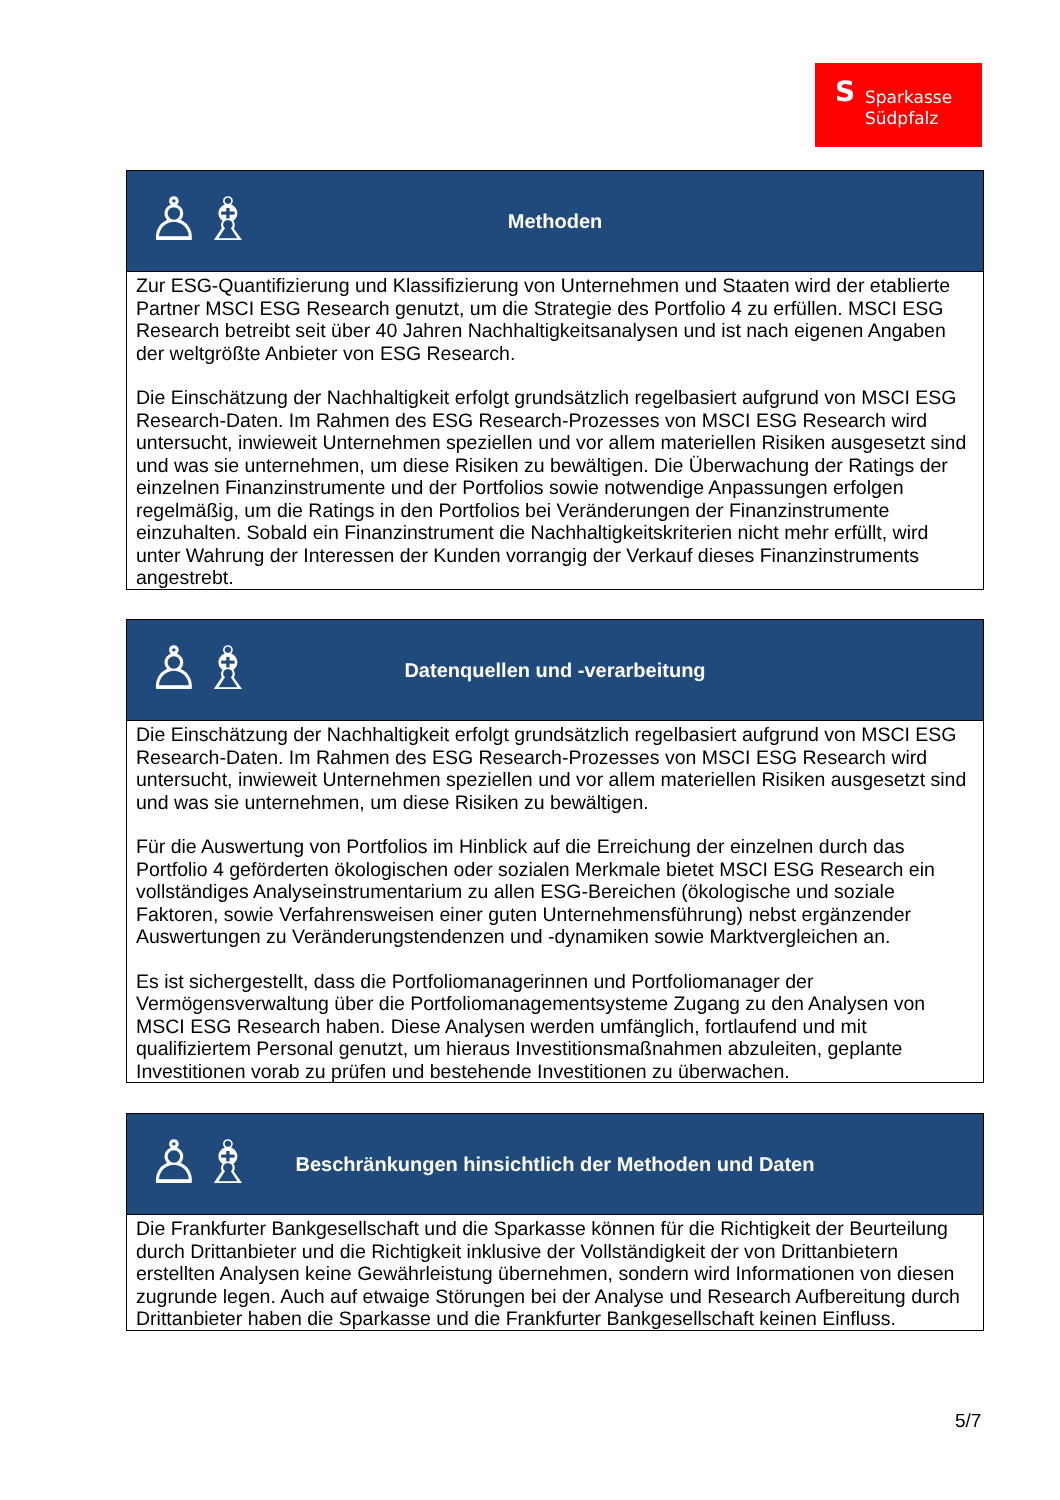S Sparkasse
Südpfalz
| ♙♗ Methoden |
| --- |
| Zur ESG-Quantifizierung und Klassifizierung von Unternehmen und Staaten wird der etablierte Partner MSCI ESG Research genutzt, um die Strategie des Portfolio 4 zu erfüllen. MSCI ESG Research betreibt seit über 40 Jahren Nachhaltigkeitsanalysen und ist nach eigenen Angaben der weltgrößte Anbieter von ESG Research. Die Einschätzung der Nachhaltigkeit erfolgt grundsätzlich regelbasiert aufgrund von MSCI ESG Research-Daten. Im Rahmen des ESG Research-Prozesses von MSCI ESG Research wird untersucht, inwieweit Unternehmen speziellen und vor allem materiellen Risiken ausgesetzt sind und was sie unternehmen, um diese Risiken zu bewältigen. Die Überwachung der Ratings der einzelnen Finanzinstrumente und der Portfolios sowie notwendige Anpassungen erfolgen regelmäßig, um die Ratings in den Portfolios bei Veränderungen der Finanzinstrumente einzuhalten. Sobald ein Finanzinstrument die Nachhaltigkeitskriterien nicht mehr erfüllt, wird unter Wahrung der Interessen der Kunden vorrangig der Verkauf dieses Finanzinstruments angestrebt. |
| ♙♗ Datenquellen und -verarbeitung |
| --- |
| Die Einschätzung der Nachhaltigkeit erfolgt grundsätzlich regelbasiert aufgrund von MSCI ESG Research-Daten. Im Rahmen des ESG Research-Prozesses von MSCI ESG Research wird untersucht, inwieweit Unternehmen speziellen und vor allem materiellen Risiken ausgesetzt sind und was sie unternehmen, um diese Risiken zu bewältigen. Für die Auswertung von Portfolios im Hinblick auf die Erreichung der einzelnen durch das Portfolio 4 geförderten ökologischen oder sozialen Merkmale bietet MSCI ESG Research ein vollständiges Analyseinstrumentarium zu allen ESG-Bereichen (ökologische und soziale Faktoren, sowie Verfahrensweisen einer guten Unternehmensführung) nebst ergänzender Auswertungen zu Veränderungstendenzen und -dynamiken sowie Marktvergleichen an. Es ist sichergestellt, dass die Portfoliomanagerinnen und Portfoliomanager der Vermögensverwaltung über die Portfoliomanagementsysteme Zugang zu den Analysen von MSCI ESG Research haben. Diese Analysen werden umfänglich, fortlaufend und mit qualifiziertem Personal genutzt, um hieraus Investitionsmaßnahmen abzuleiten, geplante Investitionen vorab zu prüfen und bestehende Investitionen zu überwachen. |
| ♙♗ Beschränkungen hinsichtlich der Methoden und Daten |
| --- |
| Die Frankfurter Bankgesellschaft und die Sparkasse können für die Richtigkeit der Beurteilung durch Drittanbieter und die Richtigkeit inklusive der Vollständigkeit der von Drittanbietern erstellten Analysen keine Gewährleistung übernehmen, sondern wird Informationen von diesen zugrunde legen. Auch auf etwaige Störungen bei der Analyse und Research Aufbereitung durch Drittanbieter haben die Sparkasse und die Frankfurter Bankgesellschaft keinen Einfluss. |
5/7